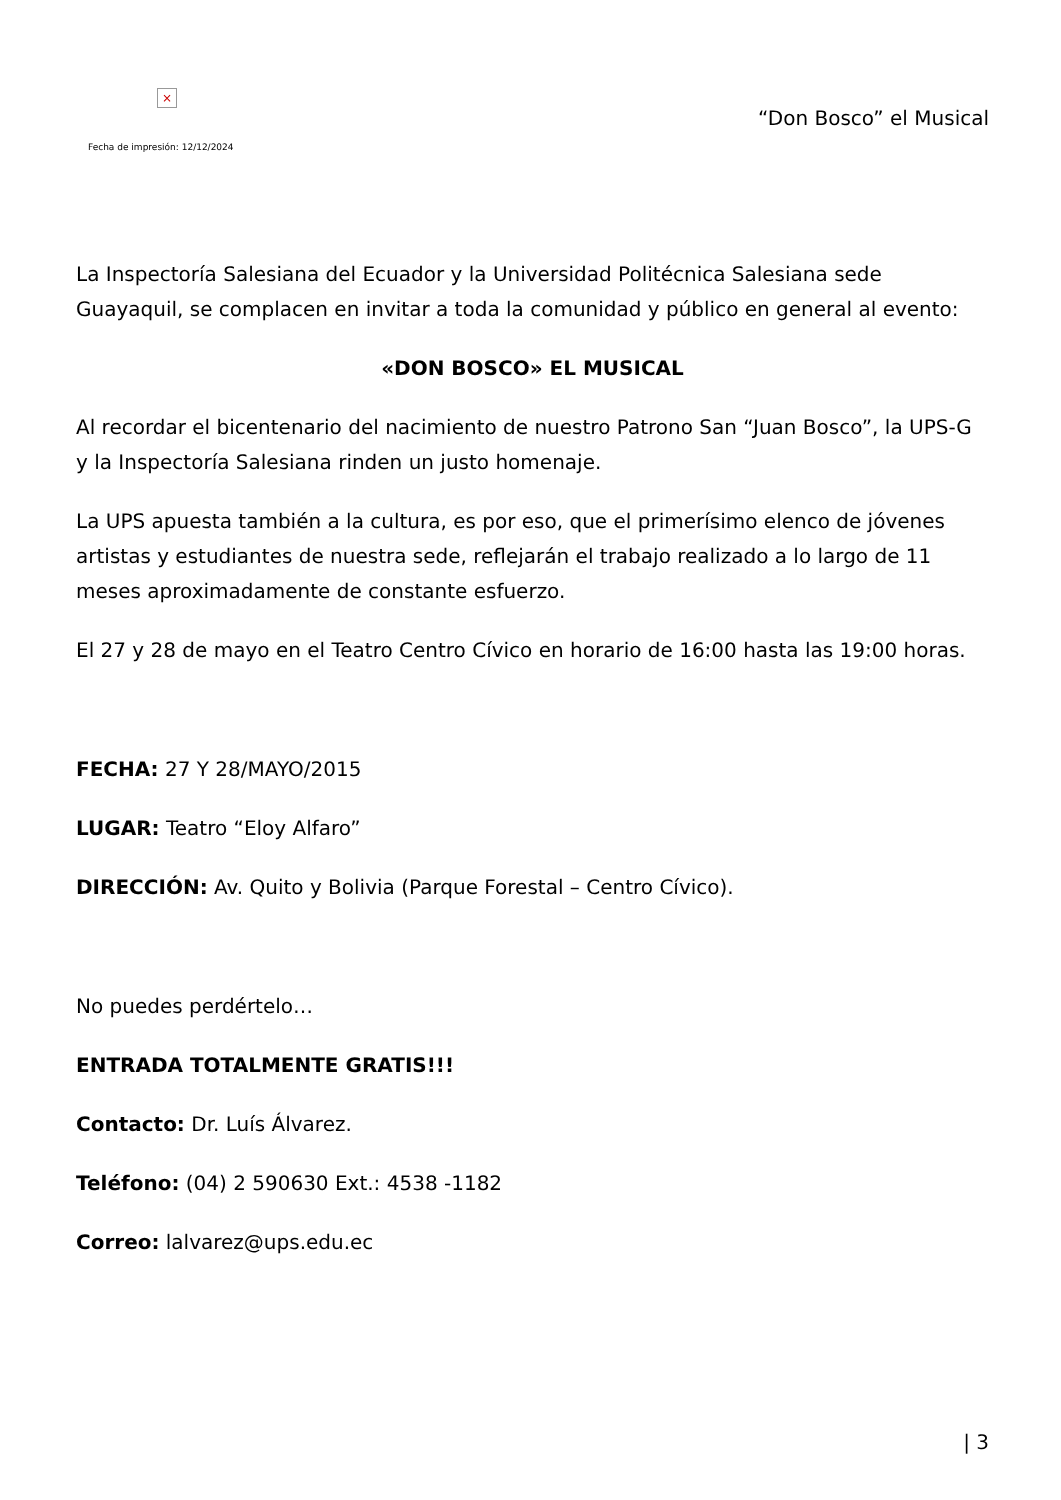×
Fecha de impresión: 12/12/2024
“Don Bosco” el Musical
La Inspectoría Salesiana del Ecuador y la Universidad Politécnica Salesiana sede Guayaquil, se complacen en invitar a toda la comunidad y público en general al evento:
«DON BOSCO» EL MUSICAL
Al recordar el bicentenario del nacimiento de nuestro Patrono San “Juan Bosco”, la UPS-G y la Inspectoría Salesiana rinden un justo homenaje.
La UPS apuesta también a la cultura, es por eso, que el primerísimo elenco de jóvenes artistas y estudiantes de nuestra sede, reflejarán el trabajo realizado a lo largo de 11 meses aproximadamente de constante esfuerzo.
El 27 y 28 de mayo en el Teatro Centro Cívico en horario de 16:00 hasta las 19:00 horas.
FECHA: 27 Y 28/MAYO/2015
LUGAR: Teatro “Eloy Alfaro”
DIRECCIÓN: Av. Quito y Bolivia (Parque Forestal – Centro Cívico).
No puedes perdértelo…
ENTRADA TOTALMENTE GRATIS!!!
Contacto: Dr. Luís Álvarez.
Teléfono: (04) 2 590630 Ext.: 4538 -1182
Correo: lalvarez@ups.edu.ec
| 3